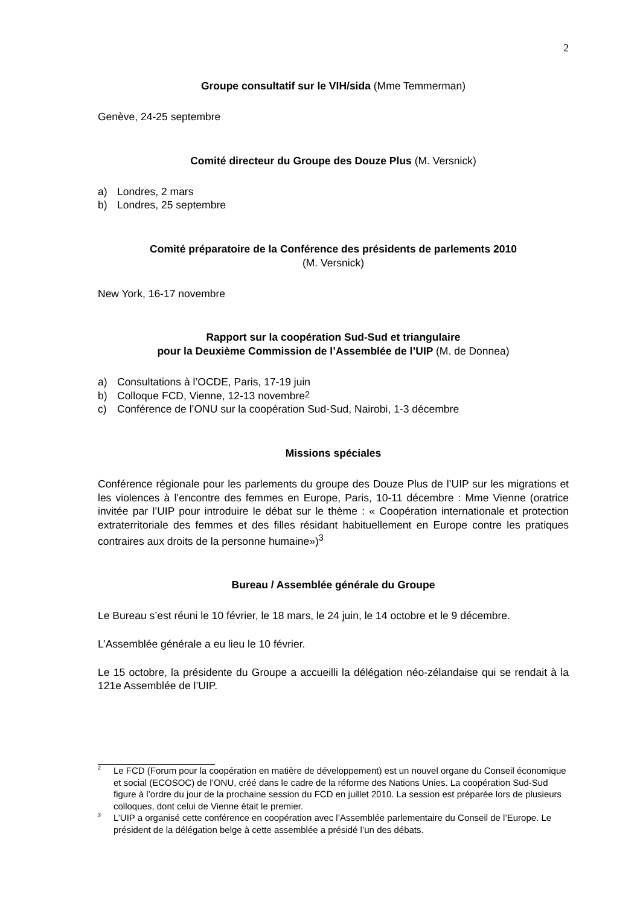2
Groupe consultatif sur le VIH/sida (Mme Temmerman)
Genève, 24-25 septembre
Comité directeur du Groupe des Douze Plus (M. Versnick)
a) Londres, 2 mars
b) Londres, 25 septembre
Comité préparatoire de la Conférence des présidents de parlements 2010
(M. Versnick)
New York, 16-17 novembre
Rapport sur la coopération Sud-Sud et triangulaire
pour la Deuxième Commission de l’Assemblée de l’UIP (M. de Donnea)
a) Consultations à l’OCDE, Paris, 17-19 juin
b) Colloque FCD, Vienne, 12-13 novembre<sup>2</sup>
c) Conférence de l’ONU sur la coopération Sud-Sud, Nairobi, 1-3 décembre
Missions spéciales
Conférence régionale pour les parlements du groupe des Douze Plus de l’UIP sur les migrations et les violences à l’encontre des femmes en Europe, Paris, 10-11 décembre : Mme Vienne (oratrice invitée par l’UIP pour introduire le débat sur le thème : « Coopération internationale et protection extraterritoriale des femmes et des filles résidant habituellement en Europe contre les pratiques contraires aux droits de la personne humaine»)<sup>3</sup>
Bureau / Assemblée générale du Groupe
Le Bureau s’est réuni le 10 février, le 18 mars, le 24 juin, le 14 octobre et le 9 décembre.
L’Assemblée générale a eu lieu le 10 février.
Le 15 octobre, la présidente du Groupe a accueilli la délégation néo-zélandaise qui se rendait à la 121e Assemblée de l’UIP.
<sup>2</sup> Le FCD (Forum pour la coopération en matière de développement) est un nouvel organe du Conseil économique et social (ECOSOC) de l’ONU, créé dans le cadre de la réforme des Nations Unies. La coopération Sud-Sud figure à l’ordre du jour de la prochaine session du FCD en juillet 2010. La session est préparée lors de plusieurs colloques, dont celui de Vienne était le premier.
<sup>3</sup> L’UIP a organisé cette conférence en coopération avec l’Assemblée parlementaire du Conseil de l’Europe. Le président de la délégation belge à cette assemblée a présidé l’un des débats.